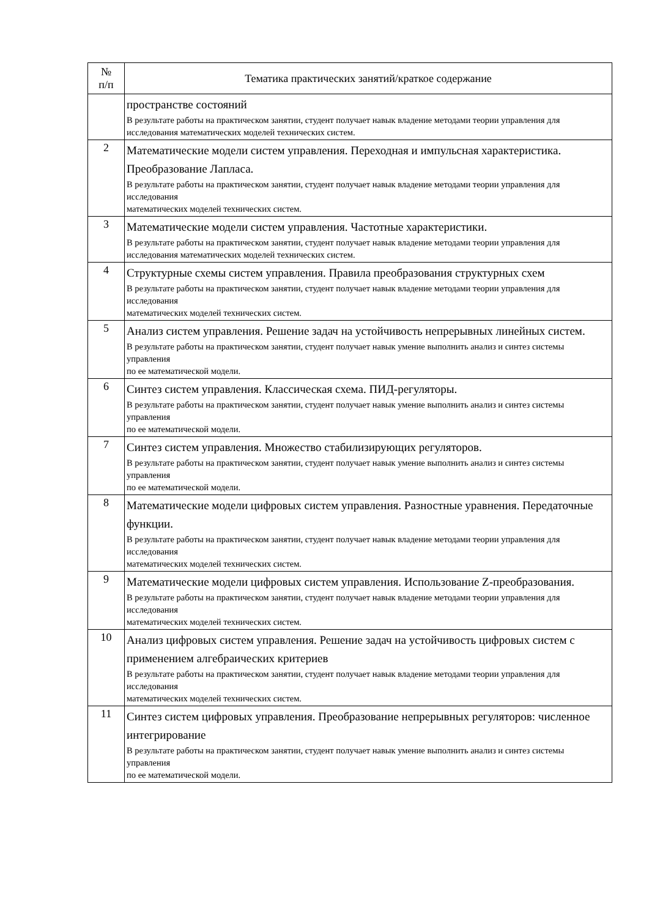| № п/п | Тематика практических занятий/краткое содержание |
| --- | --- |
| | пространстве состояний В результате работы на практическом занятии, студент получает навык владение методами теории управления для исследования математических моделей технических систем. |
| 2 | Математические модели систем управления. Переходная и импульсная характеристика. Преобразование Лапласа. В результате работы на практическом занятии, студент получает навык владение методами теории управления для исследования математических моделей технических систем. |
| 3 | Математические модели систем управления. Частотные характеристики. В результате работы на практическом занятии, студент получает навык владение методами теории управления для исследования математических моделей технических систем. |
| 4 | Структурные схемы систем управления. Правила преобразования структурных схем В результате работы на практическом занятии, студент получает навык владение методами теории управления для исследования математических моделей технических систем. |
| 5 | Анализ систем управления. Решение задач на устойчивость непрерывных линейных систем. В результате работы на практическом занятии, студент получает навык умение выполнить анализ и синтез системы управления по ее математической модели. |
| 6 | Синтез систем управления. Классическая схема. ПИД-регуляторы. В результате работы на практическом занятии, студент получает навык умение выполнить анализ и синтез системы управления по ее математической модели. |
| 7 | Синтез систем управления. Множество стабилизирующих регуляторов. В результате работы на практическом занятии, студент получает навык умение выполнить анализ и синтез системы управления по ее математической модели. |
| 8 | Математические модели цифровых систем управления. Разностные уравнения. Передаточные функции. В результате работы на практическом занятии, студент получает навык владение методами теории управления для исследования математических моделей технических систем. |
| 9 | Математические модели цифровых систем управления. Использование Z-преобразования. В результате работы на практическом занятии, студент получает навык владение методами теории управления для исследования математических моделей технических систем. |
| 10 | Анализ цифровых систем управления. Решение задач на устойчивость цифровых систем с применением алгебраических критериев В результате работы на практическом занятии, студент получает навык владение методами теории управления для исследования математических моделей технических систем. |
| 11 | Синтез систем цифровых управления. Преобразование непрерывных регуляторов: численное интегрирование В результате работы на практическом занятии, студент получает навык умение выполнить анализ и синтез системы управления по ее математической модели. |